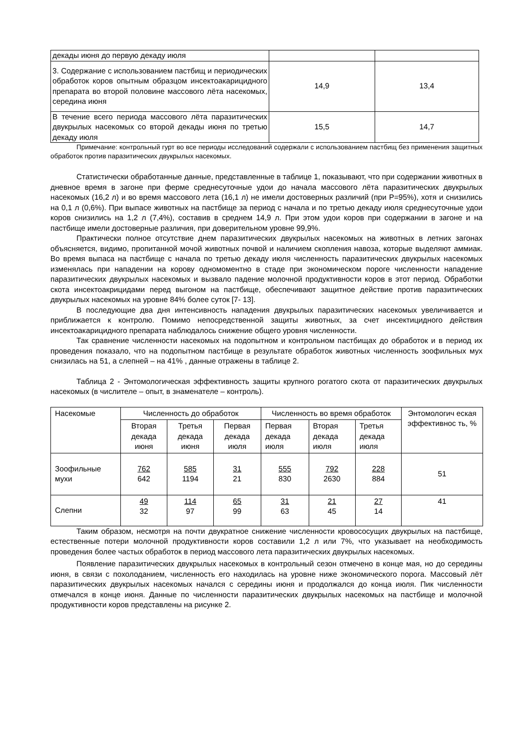| декады июня до первую декаду июля | | |
| 3. Содержание с использованием пастбищ и периодических обработок коров опытным образцом инсектоакарицидного препарата во второй половине массового лёта насекомых, середина июня | 14,9 | 13,4 |
| В течение всего периода массового лёта паразитических двукрылых насекомых со второй декады июня по третью декаду июля | 15,5 | 14,7 |
Примечание: контрольный гурт во все периоды исследований содержали с использованием пастбищ без применения защитных обработок против паразитических двукрылых насекомых.
Статистически обработанные данные, представленные в таблице 1, показывают, что при содержании животных в дневное время в загоне при ферме среднесуточные удои до начала массового лёта паразитических двукрылых насекомых (16,2 л) и во время массового лета (16,1 л) не имели достоверных различий (при Р=95%), хотя и снизились на 0,1 л (0,6%). При выпасе животных на пастбище за период с начала и по третью декаду июля среднесуточные удои коров снизились на 1,2 л (7,4%), составив в среднем 14,9 л. При этом удои коров при содержании в загоне и на пастбище имели достоверные различия, при доверительном уровне 99,9%.
Практически полное отсутствие днем паразитических двукрылых насекомых на животных в летних загонах объясняется, видимо, пропитанной мочой животных почвой и наличием скопления навоза, которые выделяют аммиак. Во время выпаса на пастбище с начала по третью декаду июля численность паразитических двукрылых насекомых изменялась при нападении на корову одномоментно в стаде при экономическом пороге численности нападение паразитических двукрылых насекомых и вызвало падение молочной продуктивности коров в этот период. Обработки скота инсектоакрицидами перед выгоном на пастбище, обеспечивают защитное действие против паразитических двукрылых насекомых на уровне 84% более суток [7- 13].
В последующие два дня интенсивность нападения двукрылых паразитических насекомых увеличивается и приближается к контролю. Помимо непосредственной защиты животных, за счет инсектицидного действия инсектоакарицидного препарата наблюдалось снижение общего уровня численности.
Так сравнение численности насекомых на подопытном и контрольном пастбищах до обработок и в период их проведения показало, что на подопытном пастбище в результате обработок животных численность зоофильных мух снизилась на 51, а слепней – на 41% , данные отражены в таблице 2.
Таблица 2 - Энтомологическая эффективность защиты крупного рогатого скота от паразитических двукрылых насекомых (в числителе – опыт, в знаменателе – контроль).
| Насекомые | Численность до обработок | | | Численность во время обработок | | | Энтомологич еская эффективнос ть, % |
| --- | --- | --- | --- | --- | --- | --- | --- |
| | Вторая декада июня | Третья декада июня | Первая декада июля | Первая декада июля | Вторая декада июля | Третья декада июля | |
| Зоофильные мухи | 762 642 | 585 1194 | 31 21 | 555 830 | 792 2630 | 228 884 | 51 |
| Слепни | 49 32 | 114 97 | 65 99 | 31 63 | 21 45 | 27 14 | 41 |
Таким образом, несмотря на почти двукратное снижение численности кровососущих двукрылых на пастбище, естественные потери молочной продуктивности коров составили 1,2 л или 7%, что указывает на необходимость проведения более частых обработок в период массового лета паразитических двукрылых насекомых.
Появление паразитических двукрылых насекомых в контрольный сезон отмечено в конце мая, но до середины июня, в связи с похолоданием, численность его находилась на уровне ниже экономического порога. Массовый лёт паразитических двукрылых насекомых начался с середины июня и продолжался до конца июля. Пик численности отмечался в конце июня. Данные по численности паразитических двукрылых насекомых на пастбище и молочной продуктивности коров представлены на рисунке 2.